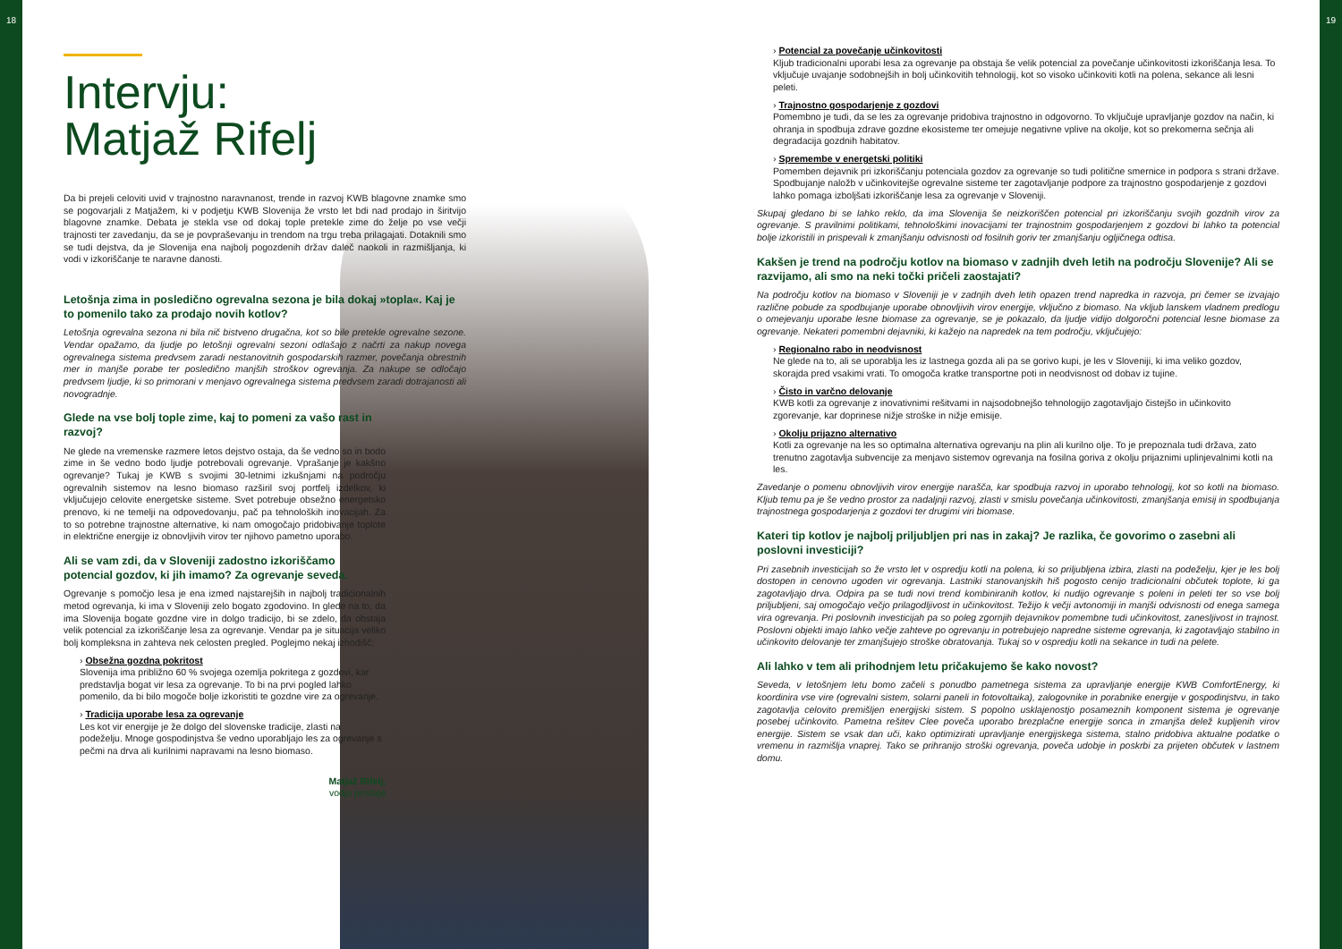18
Intervju:
Matjaž Rifelj
Da bi prejeli celoviti uvid v trajnostno naravnanost, trende in razvoj KWB blagovne znamke smo se pogovarjali z Matjažem, ki v podjetju KWB Slovenija že vrsto let bdi nad prodajo in širitvijo blagovne znamke. Debata je stekla vse od dokaj tople pretekle zime do želje po vse večji trajnosti ter zavedanju, da se je povpraševanju in trendom na trgu treba prilagajati. Dotaknili smo se tudi dejstva, da je Slovenija ena najbolj pogozdenih držav daleč naokoli in razmišljanja, ki vodi v izkoriščanje te naravne danosti.
Letošnja zima in posledično ogrevalna sezona je bila dokaj »topla«. Kaj je to pomenilo tako za prodajo novih kotlov?
Letošnja ogrevalna sezona ni bila nič bistveno drugačna, kot so bile pretekle ogrevalne sezone. Vendar opažamo, da ljudje po letošnji ogrevalni sezoni odlašajo z načrti za nakup novega ogrevalnega sistema predvsem zaradi nestanovitnih gospodarskih razmer, povečanja obrestnih mer in manjše porabe ter posledično manjših stroškov ogrevanja. Za nakupe se odločajo predvsem ljudje, ki so primorani v menjavo ogrevalnega sistema predvsem zaradi dotrajanosti ali novogradnje.
Glede na vse bolj tople zime, kaj to pomeni za vašo rast in razvoj?
Ne glede na vremenske razmere letos dejstvo ostaja, da še vedno so in bodo zime in še vedno bodo ljudje potrebovali ogrevanje. Vprašanje je kakšno ogrevanje? Tukaj je KWB s svojimi 30-letnimi izkušnjami na področju ogrevalnih sistemov na lesno biomaso razširil svoj portfelj izdelkov, ki vključujejo celovite energetske sisteme. Svet potrebuje obsežno energetsko prenovo, ki ne temelji na odpovedovanju, pač pa tehnoloških inovacijah. Za to so potrebne trajnostne alternative, ki nam omogočajo pridobivanje toplote in električne energije iz obnovljivih virov ter njihovo pametno uporabo.
Ali se vam zdi, da v Sloveniji zadostno izkoriščamo potencial gozdov, ki jih imamo? Za ogrevanje seveda.
Ogrevanje s pomočjo lesa je ena izmed najstarejših in najbolj tradicionalnih metod ogrevanja, ki ima v Sloveniji zelo bogato zgodovino. In glede na to, da ima Slovenija bogate gozdne vire in dolgo tradicijo, bi se zdelo, da obstaja velik potencial za izkoriščanje lesa za ogrevanje. Vendar pa je situacija veliko bolj kompleksna in zahteva nek celosten pregled. Poglejmo nekaj izhodišč:
› Obsežna gozdna pokritost
Slovenija ima približno 60 % svojega ozemlja pokritega z gozdovi, kar predstavlja bogat vir lesa za ogrevanje. To bi na prvi pogled lahko pomenilo, da bi bilo mogoče bolje izkoristiti te gozdne vire za ogrevanje.
› Tradicija uporabe lesa za ogrevanje
Les kot vir energije je že dolgo del slovenske tradicije, zlasti na podeželju. Mnoge gospodinjstva še vedno uporabljajo les za ogrevanje s pečmi na drva ali kurilnimi napravami na lesno biomaso.
Matjaž Rifelj,
vodja prodaje
› Potencial za povečanje učinkovitosti
Kljub tradicionalni uporabi lesa za ogrevanje pa obstaja še velik potencial za povečanje učinkovitosti izkoriščanja lesa. To vključuje uvajanje sodobnejših in bolj učinkovitih tehnologij, kot so visoko učinkoviti kotli na polena, sekance ali lesni peleti.
› Trajnostno gospodarjenje z gozdovi
Pomembno je tudi, da se les za ogrevanje pridobiva trajnostno in odgovorno. To vključuje upravljanje gozdov na način, ki ohranja in spodbuja zdrave gozdne ekosisteme ter omejuje negativne vplive na okolje, kot so prekomerna sečnja ali degradacija gozdnih habitatov.
› Spremembe v energetski politiki
Pomemben dejavnik pri izkoriščanju potenciala gozdov za ogrevanje so tudi politične smernice in podpora s strani države. Spodbujanje naložb v učinkovitejše ogrevalne sisteme ter zagotavljanje podpore za trajnostno gospodarjenje z gozdovi lahko pomaga izboljšati izkoriščanje lesa za ogrevanje v Sloveniji.
Skupaj gledano bi se lahko reklo, da ima Slovenija še neizkoriščen potencial pri izkoriščanju svojih gozdnih virov za ogrevanje. S pravilnimi politikami, tehnološkimi inovacijami ter trajnostnim gospodarjenjem z gozdovi bi lahko ta potencial bolje izkoristili in prispevali k zmanjšanju odvisnosti od fosilnih goriv ter zmanjšanju ogljičnega odtisa.
Kakšen je trend na področju kotlov na biomaso v zadnjih dveh letih na področju Slovenije? Ali se razvijamo, ali smo na neki točki pričeli zaostajati?
Na področju kotlov na biomaso v Sloveniji je v zadnjih dveh letih opazen trend napredka in razvoja, pri čemer se izvajajo različne pobude za spodbujanje uporabe obnovljivih virov energije, vključno z biomaso. Na vkljub lanskem vladnem predlogu o omejevanju uporabe lesne biomase za ogrevanje, se je pokazalo, da ljudje vidijo dolgoročni potencial lesne biomase za ogrevanje. Nekateri pomembni dejavniki, ki kažejo na napredek na tem področju, vključujejo:
› Regionalno rabo in neodvisnost
Ne glede na to, ali se uporablja les iz lastnega gozda ali pa se gorivo kupi, je les v Sloveniji, ki ima veliko gozdov, skorajda pred vsakimi vrati. To omogoča kratke transportne poti in neodvisnost od dobav iz tujine.
› Čisto in varčno delovanje
KWB kotli za ogrevanje z inovativnimi rešitvami in najsodobnejšo tehnologijo zagotavljajo čistejšo in učinkovito zgorevanje, kar doprinese nižje stroške in nižje emisije.
› Okolju prijazno alternativo
Kotli za ogrevanje na les so optimalna alternativa ogrevanju na plin ali kurilno olje. To je prepoznala tudi država, zato trenutno zagotavlja subvencije za menjavo sistemov ogrevanja na fosilna goriva z okolju prijaznimi uplinjevalnimi kotli na les.
Zavedanje o pomenu obnovljivih virov energije narašča, kar spodbuja razvoj in uporabo tehnologij, kot so kotli na biomaso. Kljub temu pa je še vedno prostor za nadaljnji razvoj, zlasti v smislu povečanja učinkovitosti, zmanjšanja emisij in spodbujanja trajnostnega gospodarjenja z gozdovi ter drugimi viri biomase.
Kateri tip kotlov je najbolj priljubljen pri nas in zakaj? Je razlika, če govorimo o zasebni ali poslovni investiciji?
Pri zasebnih investicijah so že vrsto let v ospredju kotli na polena, ki so priljubljena izbira, zlasti na podeželju, kjer je les bolj dostopen in cenovno ugoden vir ogrevanja. Lastniki stanovanjskih hiš pogosto cenijo tradicionalni občutek toplote, ki ga zagotavljajo drva. Odpira pa se tudi novi trend kombiniranih kotlov, ki nudijo ogrevanje s poleni in peleti ter so vse bolj priljubljeni, saj omogočajo večjo prilagodljivost in učinkovitost. Težijo k večji avtonomiji in manjši odvisnosti od enega samega vira ogrevanja. Pri poslovnih investicijah pa so poleg zgornjih dejavnikov pomembne tudi učinkovitost, zanesljivost in trajnost. Poslovni objekti imajo lahko večje zahteve po ogrevanju in potrebujejo napredne sisteme ogrevanja, ki zagotavljajo stabilno in učinkovito delovanje ter zmanjšujejo stroške obratovanja. Tukaj so v ospredju kotli na sekance in tudi na pelete.
Ali lahko v tem ali prihodnjem letu pričakujemo še kako novost?
Seveda, v letošnjem letu bomo začeli s ponudbo pametnega sistema za upravljanje energije KWB ComfortEnergy, ki koordinira vse vire (ogrevalni sistem, solarni paneli in fotovoltaika), zalogovnike in porabnike energije v gospodinjstvu, in tako zagotavlja celovito premišljen energijski sistem. S popolno usklajenostjo posameznih komponent sistema je ogrevanje posebej učinkovito. Pametna rešitev Clee poveča uporabo brezplačne energije sonca in zmanjša delež kupljenih virov energije. Sistem se vsak dan uči, kako optimizirati upravljanje energijskega sistema, stalno pridobiva aktualne podatke o vremenu in razmišlja vnaprej. Tako se prihranijo stroški ogrevanja, poveča udobje in poskrbi za prijeten občutek v lastnem domu.
19